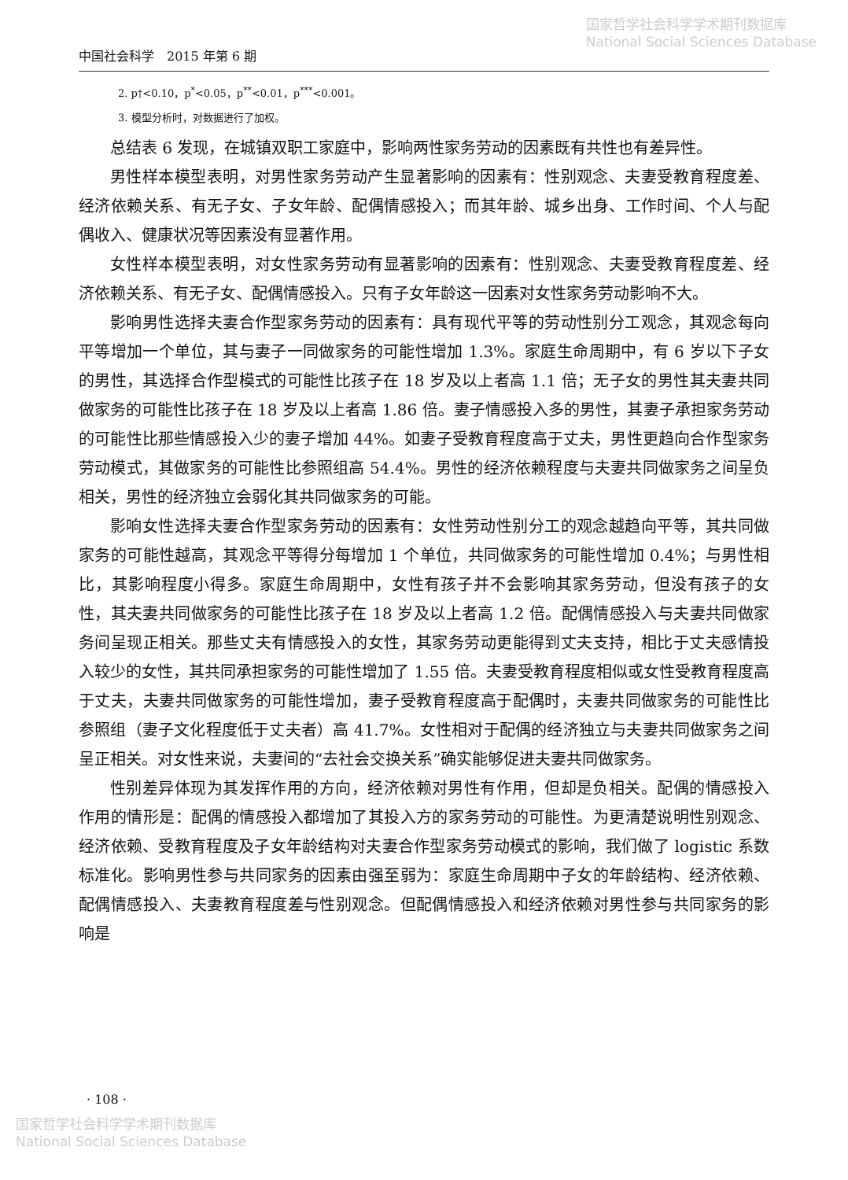国家哲学社会科学学术期刊数据库
National Social Sciences Database
中国社会科学　2015 年第 6 期
2. p†<0.10，p<sup>*</sup><0.05，p<sup>**</sup><0.01，p<sup>***</sup><0.001。
3. 模型分析时，对数据进行了加权。
总结表 6 发现，在城镇双职工家庭中，影响两性家务劳动的因素既有共性也有差异性。
男性样本模型表明，对男性家务劳动产生显著影响的因素有：性别观念、夫妻受教育程度差、经济依赖关系、有无子女、子女年龄、配偶情感投入；而其年龄、城乡出身、工作时间、个人与配偶收入、健康状况等因素没有显著作用。
女性样本模型表明，对女性家务劳动有显著影响的因素有：性别观念、夫妻受教育程度差、经济依赖关系、有无子女、配偶情感投入。只有子女年龄这一因素对女性家务劳动影响不大。
影响男性选择夫妻合作型家务劳动的因素有：具有现代平等的劳动性别分工观念，其观念每向平等增加一个单位，其与妻子一同做家务的可能性增加 1.3%。家庭生命周期中，有 6 岁以下子女的男性，其选择合作型模式的可能性比孩子在 18 岁及以上者高 1.1 倍；无子女的男性其夫妻共同做家务的可能性比孩子在 18 岁及以上者高 1.86 倍。妻子情感投入多的男性，其妻子承担家务劳动的可能性比那些情感投入少的妻子增加 44%。如妻子受教育程度高于丈夫，男性更趋向合作型家务劳动模式，其做家务的可能性比参照组高 54.4%。男性的经济依赖程度与夫妻共同做家务之间呈负相关，男性的经济独立会弱化其共同做家务的可能。
影响女性选择夫妻合作型家务劳动的因素有：女性劳动性别分工的观念越趋向平等，其共同做家务的可能性越高，其观念平等得分每增加 1 个单位，共同做家务的可能性增加 0.4%；与男性相比，其影响程度小得多。家庭生命周期中，女性有孩子并不会影响其家务劳动，但没有孩子的女性，其夫妻共同做家务的可能性比孩子在 18 岁及以上者高 1.2 倍。配偶情感投入与夫妻共同做家务间呈现正相关。那些丈夫有情感投入的女性，其家务劳动更能得到丈夫支持，相比于丈夫感情投入较少的女性，其共同承担家务的可能性增加了 1.55 倍。夫妻受教育程度相似或女性受教育程度高于丈夫，夫妻共同做家务的可能性增加，妻子受教育程度高于配偶时，夫妻共同做家务的可能性比参照组（妻子文化程度低于丈夫者）高 41.7%。女性相对于配偶的经济独立与夫妻共同做家务之间呈正相关。对女性来说，夫妻间的“去社会交换关系”确实能够促进夫妻共同做家务。
性别差异体现为其发挥作用的方向，经济依赖对男性有作用，但却是负相关。配偶的情感投入作用的情形是：配偶的情感投入都增加了其投入方的家务劳动的可能性。为更清楚说明性别观念、经济依赖、受教育程度及子女年龄结构对夫妻合作型家务劳动模式的影响，我们做了 logistic 系数标准化。影响男性参与共同家务的因素由强至弱为：家庭生命周期中子女的年龄结构、经济依赖、配偶情感投入、夫妻教育程度差与性别观念。但配偶情感投入和经济依赖对男性参与共同家务的影响是
· 108 ·
国家哲学社会科学学术期刊数据库
National Social Sciences Database